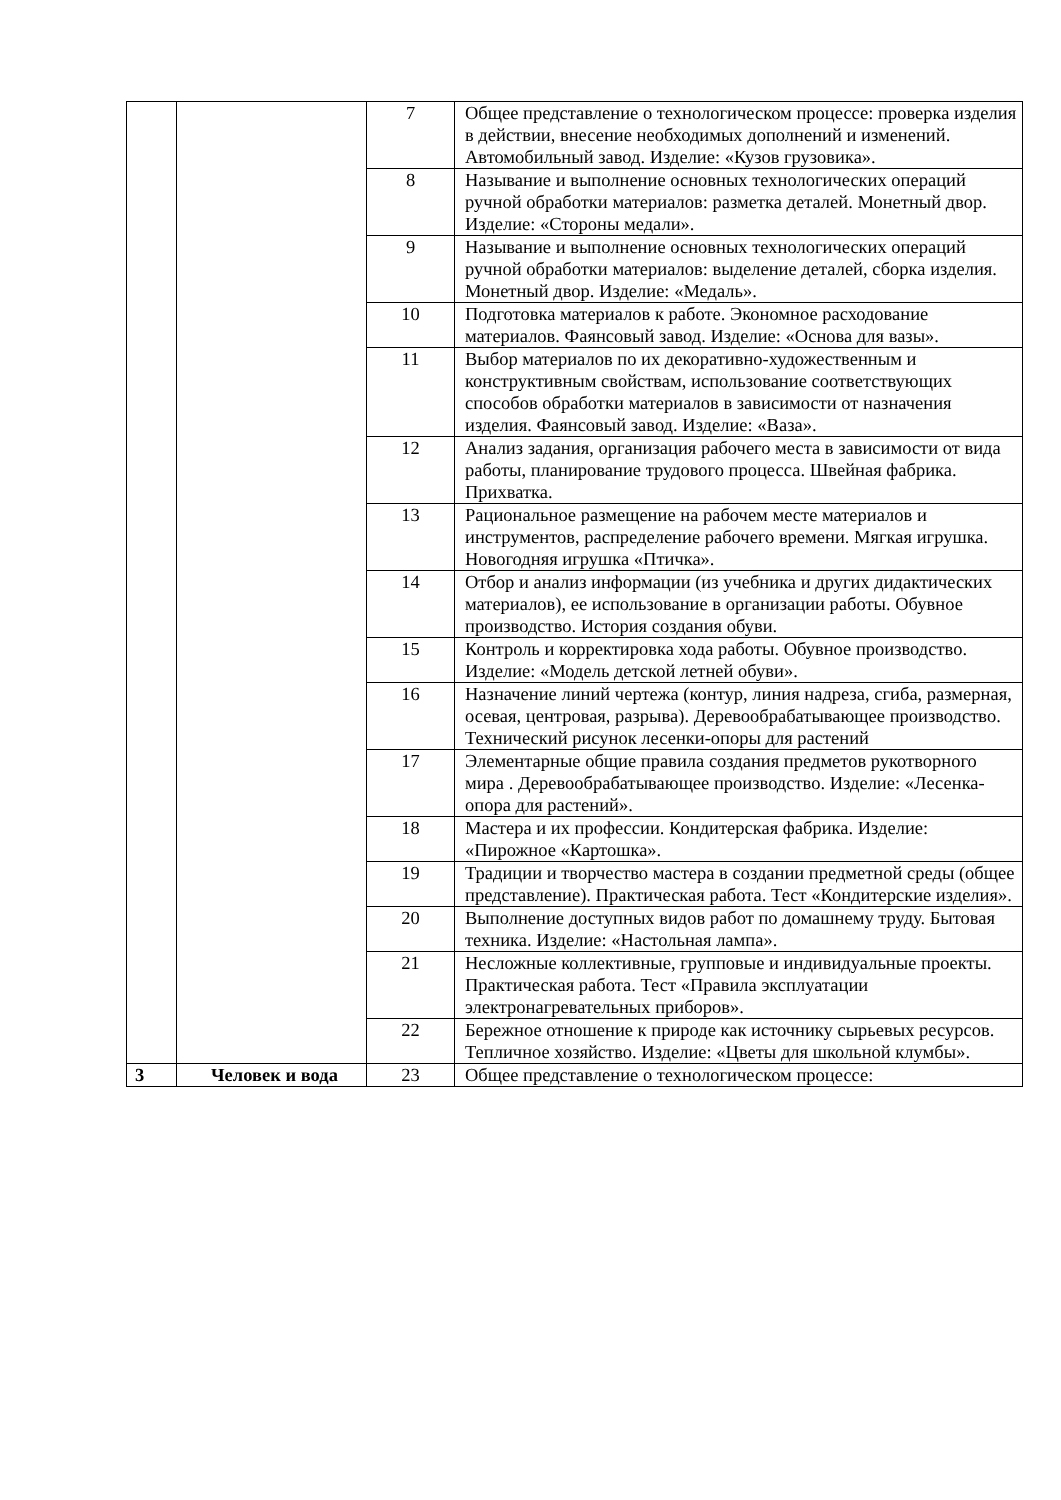| | | 7 | Общее представление о технологическом процессе: проверка изделия в действии, внесение необходимых дополнений и изменений. Автомобильный завод. Изделие: «Кузов грузовика». |
| | | 8 | Называние и выполнение основных технологических операций ручной обработки материалов: разметка деталей. Монетный двор. Изделие: «Стороны медали». |
| | | 9 | Называние и выполнение основных технологических операций ручной обработки материалов: выделение деталей, сборка изделия. Монетный двор. Изделие: «Медаль». |
| | | 10 | Подготовка материалов к работе. Экономное расходование материалов. Фаянсовый завод. Изделие: «Основа для вазы». |
| | | 11 | Выбор материалов по их декоративно-художественным и конструктивным свойствам, использование соответствующих способов обработки материалов в зависимости от назначения изделия. Фаянсовый завод. Изделие: «Ваза». |
| | | 12 | Анализ задания, организация рабочего места в зависимости от вида работы, планирование трудового процесса. Швейная фабрика. Прихватка. |
| | | 13 | Рациональное размещение на рабочем месте материалов и инструментов, распределение рабочего времени. Мягкая игрушка. Новогодняя игрушка «Птичка». |
| | | 14 | Отбор и анализ информации (из учебника и других дидактических материалов), ее использование в организации работы. Обувное производство. История создания обуви. |
| | | 15 | Контроль и корректировка хода работы. Обувное производство. Изделие: «Модель детской летней обуви». |
| | | 16 | Назначение линий чертежа (контур, линия надреза, сгиба, размерная, осевая, центровая, разрыва). Деревообрабатывающее производство. Технический рисунок лесенки-опоры для растений |
| | | 17 | Элементарные общие правила создания предметов рукотворного мира . Деревообрабатывающее производство. Изделие: «Лесенка-опора для растений». |
| | | 18 | Мастера и их профессии. Кондитерская фабрика. Изделие: «Пирожное «Картошка». |
| | | 19 | Традиции и творчество мастера в создании предметной среды (общее представление). Практическая работа. Тест «Кондитерские изделия». |
| | | 20 | Выполнение доступных видов работ по домашнему труду. Бытовая техника. Изделие: «Настольная лампа». |
| | | 21 | Несложные коллективные, групповые и индивидуальные проекты. Практическая работа. Тест «Правила эксплуатации электронагревательных приборов». |
| | | 22 | Бережное отношение к природе как источнику сырьевых ресурсов. Тепличное хозяйство. Изделие: «Цветы для школьной клумбы». |
| 3 | Человек и вода | 23 | Общее представление о технологическом процессе: |